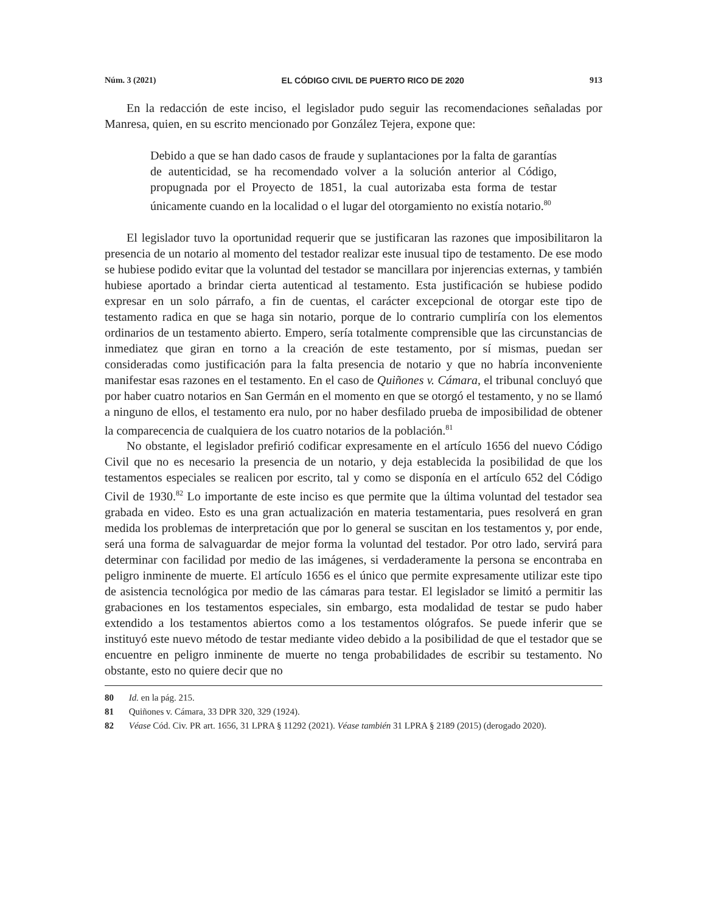Núm. 3 (2021) EL CÓDIGO CIVIL DE PUERTO RICO DE 2020 913
En la redacción de este inciso, el legislador pudo seguir las recomendaciones señaladas por Manresa, quien, en su escrito mencionado por González Tejera, expone que:
Debido a que se han dado casos de fraude y suplantaciones por la falta de garantías de autenticidad, se ha recomendado volver a la solución anterior al Código, propugnada por el Proyecto de 1851, la cual autorizaba esta forma de testar únicamente cuando en la localidad o el lugar del otorgamiento no existía notario.<sup>80</sup>
El legislador tuvo la oportunidad requerir que se justificaran las razones que imposibilitaron la presencia de un notario al momento del testador realizar este inusual tipo de testamento. De ese modo se hubiese podido evitar que la voluntad del testador se mancillara por injerencias externas, y también hubiese aportado a brindar cierta autenticad al testamento. Esta justificación se hubiese podido expresar en un solo párrafo, a fin de cuentas, el carácter excepcional de otorgar este tipo de testamento radica en que se haga sin notario, porque de lo contrario cumpliría con los elementos ordinarios de un testamento abierto. Empero, sería totalmente comprensible que las circunstancias de inmediatez que giran en torno a la creación de este testamento, por sí mismas, puedan ser consideradas como justificación para la falta presencia de notario y que no habría inconveniente manifestar esas razones en el testamento. En el caso de Quiñones v. Cámara, el tribunal concluyó que por haber cuatro notarios en San Germán en el momento en que se otorgó el testamento, y no se llamó a ninguno de ellos, el testamento era nulo, por no haber desfilado prueba de imposibilidad de obtener la comparecencia de cualquiera de los cuatro notarios de la población.<sup>81</sup>
No obstante, el legislador prefirió codificar expresamente en el artículo 1656 del nuevo Código Civil que no es necesario la presencia de un notario, y deja establecida la posibilidad de que los testamentos especiales se realicen por escrito, tal y como se disponía en el artículo 652 del Código Civil de 1930.<sup>82</sup> Lo importante de este inciso es que permite que la última voluntad del testador sea grabada en video. Esto es una gran actualización en materia testamentaria, pues resolverá en gran medida los problemas de interpretación que por lo general se suscitan en los testamentos y, por ende, será una forma de salvaguardar de mejor forma la voluntad del testador. Por otro lado, servirá para determinar con facilidad por medio de las imágenes, si verdaderamente la persona se encontraba en peligro inminente de muerte. El artículo 1656 es el único que permite expresamente utilizar este tipo de asistencia tecnológica por medio de las cámaras para testar. El legislador se limitó a permitir las grabaciones en los testamentos especiales, sin embargo, esta modalidad de testar se pudo haber extendido a los testamentos abiertos como a los testamentos ológrafos. Se puede inferir que se instituyó este nuevo método de testar mediante video debido a la posibilidad de que el testador que se encuentre en peligro inminente de muerte no tenga probabilidades de escribir su testamento. No obstante, esto no quiere decir que no
80 Id. en la pág. 215.
81 Quiñones v. Cámara, 33 DPR 320, 329 (1924).
82 Véase Cód. Civ. PR art. 1656, 31 LPRA § 11292 (2021). Véase también 31 LPRA § 2189 (2015) (derogado 2020).